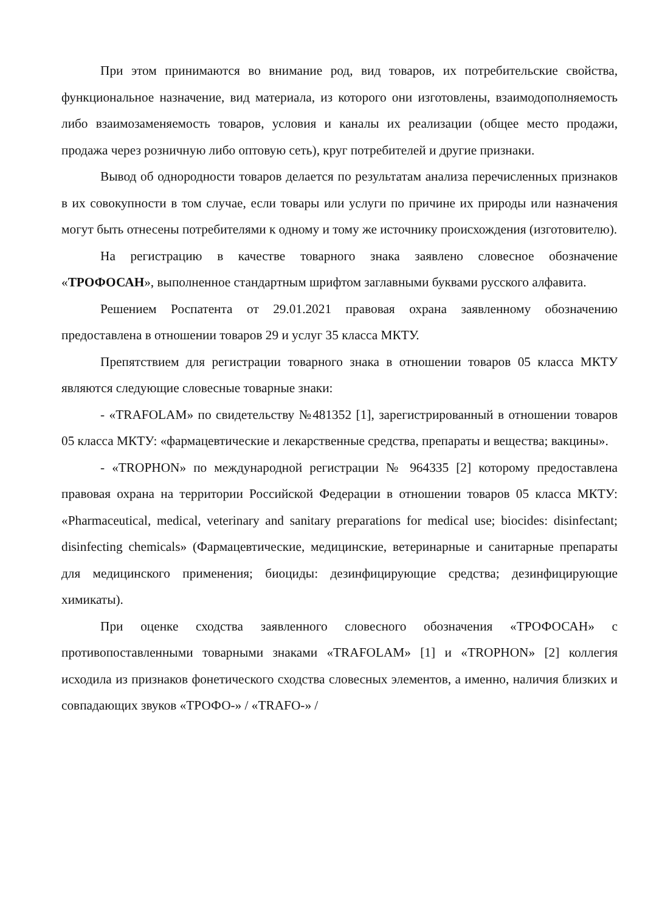При этом принимаются во внимание род, вид товаров, их потребительские свойства, функциональное назначение, вид материала, из которого они изготовлены, взаимодополняемость либо взаимозаменяемость товаров, условия и каналы их реализации (общее место продажи, продажа через розничную либо оптовую сеть), круг потребителей и другие признаки.
Вывод об однородности товаров делается по результатам анализа перечисленных признаков в их совокупности в том случае, если товары или услуги по причине их природы или назначения могут быть отнесены потребителями к одному и тому же источнику происхождения (изготовителю).
На регистрацию в качестве товарного знака заявлено словесное обозначение «ТРОФОСАН», выполненное стандартным шрифтом заглавными буквами русского алфавита.
Решением Роспатента от 29.01.2021 правовая охрана заявленному обозначению предоставлена в отношении товаров 29 и услуг 35 класса МКТУ.
Препятствием для регистрации товарного знака в отношении товаров 05 класса МКТУ являются следующие словесные товарные знаки:
- «TRAFOLAM» по свидетельству №481352 [1], зарегистрированный в отношении товаров 05 класса МКТУ: «фармацевтические и лекарственные средства, препараты и вещества; вакцины».
- «TROPHON» по международной регистрации № 964335 [2] которому предоставлена правовая охрана на территории Российской Федерации в отношении товаров 05 класса МКТУ: «Pharmaceutical, medical, veterinary and sanitary preparations for medical use; biocides: disinfectant; disinfecting chemicals» (Фармацевтические, медицинские, ветеринарные и санитарные препараты для медицинского применения; биоциды: дезинфицирующие средства; дезинфицирующие химикаты).
При оценке сходства заявленного словесного обозначения «ТРОФОСАН» с противопоставленными товарными знаками «TRAFOLAM» [1] и «TROPHON» [2] коллегия исходила из признаков фонетического сходства словесных элементов, а именно, наличия близких и совпадающих звуков «ТРОФО-» / «TRAFO-» /